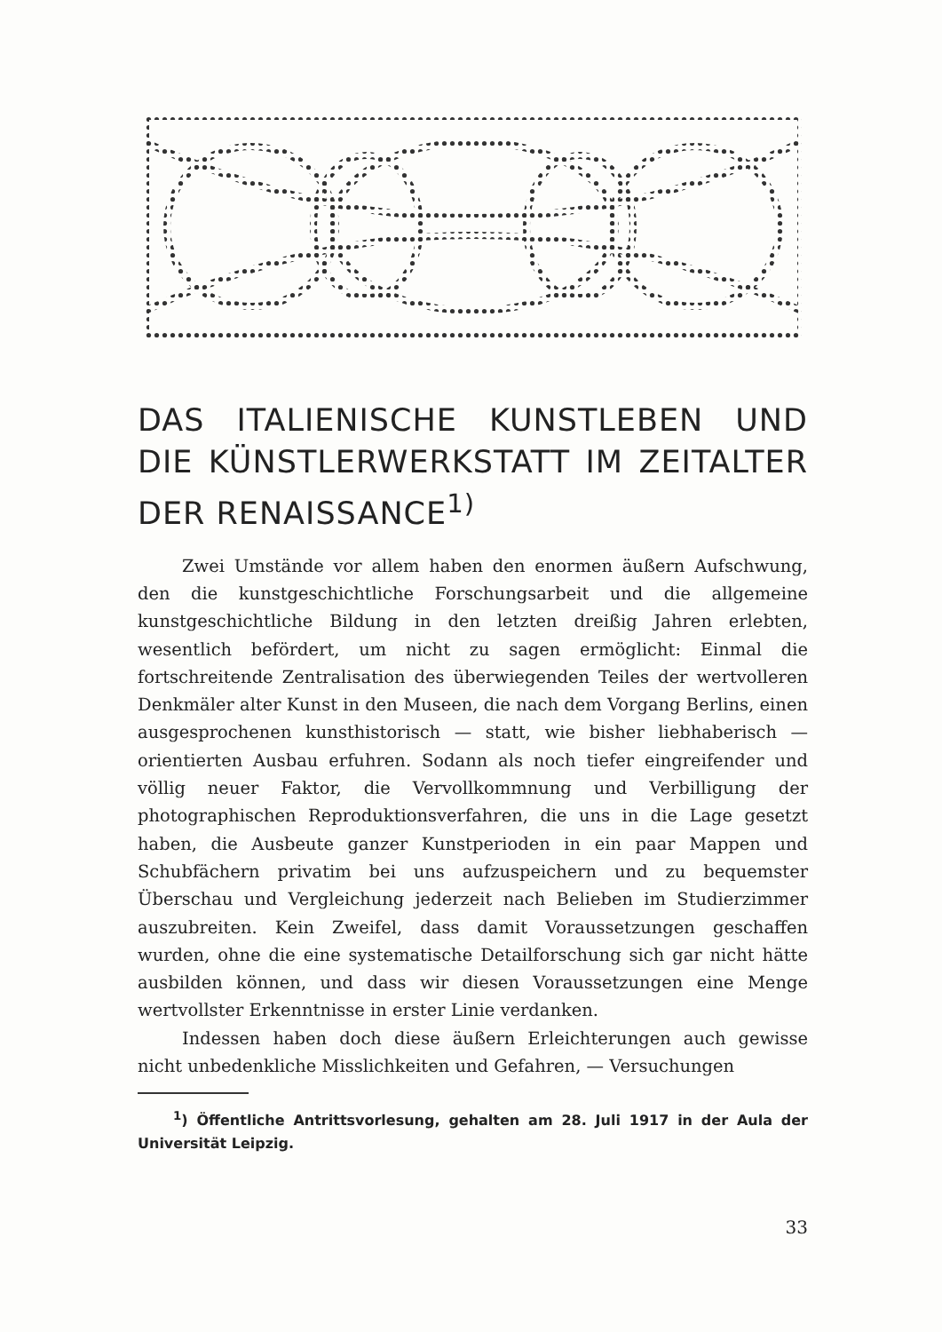DAS ITALIENISCHE KUNSTLEBEN UND DIE KÜNSTLERWERKSTATT IM ZEITALTER DER RENAISSANCE<sup>1)</sup>
Zwei Umstände vor allem haben den enormen äußern Aufschwung, den die kunstgeschichtliche Forschungsarbeit und die allgemeine kunstgeschichtliche Bildung in den letzten dreißig Jahren erlebten, wesentlich befördert, um nicht zu sagen ermöglicht: Einmal die fortschreitende Zentralisation des überwiegenden Teiles der wertvolleren Denkmäler alter Kunst in den Museen, die nach dem Vorgang Berlins, einen ausgesprochenen kunsthistorisch — statt, wie bisher liebhaberisch — orientierten Ausbau erfuhren. Sodann als noch tiefer eingreifender und völlig neuer Faktor, die Vervollkommnung und Verbilligung der photographischen Reproduktionsverfahren, die uns in die Lage gesetzt haben, die Ausbeute ganzer Kunstperioden in ein paar Mappen und Schubfächern privatim bei uns aufzuspeichern und zu bequemster Überschau und Vergleichung jederzeit nach Belieben im Studierzimmer auszubreiten. Kein Zweifel, dass damit Voraussetzungen geschaffen wurden, ohne die eine systematische Detailforschung sich gar nicht hätte ausbilden können, und dass wir diesen Voraussetzungen eine Menge wertvollster Erkenntnisse in erster Linie verdanken.
Indessen haben doch diese äußern Erleichterungen auch gewisse nicht unbedenkliche Misslichkeiten und Gefahren, — Versuchungen
<sup>1</sup>) Öffentliche Antrittsvorlesung, gehalten am 28. Juli 1917 in der Aula der Universität Leipzig.
33